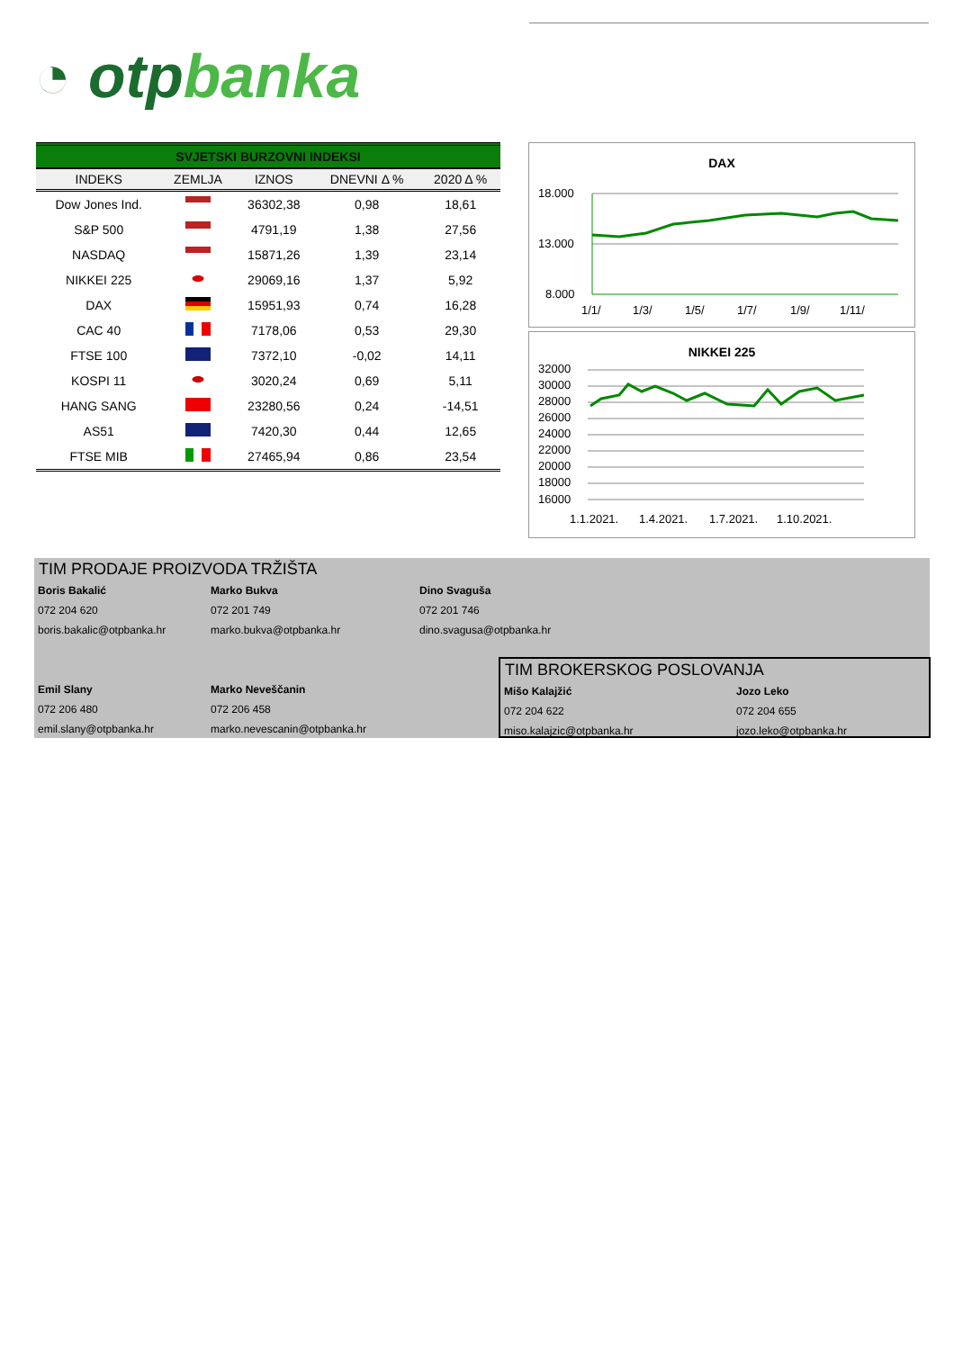◔ otpbanka
SVJETSKI BURZOVNI INDEKSI
| INDEKS | ZEMLJA | IZNOS | DNEVNI Δ % | 2020 Δ % |
| --- | --- | --- | --- | --- |
| Dow Jones Ind. | | 36302,38 | 0,98 | 18,61 |
| S&P 500 | | 4791,19 | 1,38 | 27,56 |
| NASDAQ | | 15871,26 | 1,39 | 23,14 |
| NIKKEI 225 | | 29069,16 | 1,37 | 5,92 |
| DAX | | 15951,93 | 0,74 | 16,28 |
| CAC 40 | | 7178,06 | 0,53 | 29,30 |
| FTSE 100 | | 7372,10 | -0,02 | 14,11 |
| KOSPI 11 | | 3020,24 | 0,69 | 5,11 |
| HANG SANG | | 23280,56 | 0,24 | -14,51 |
| AS51 | | 7420,30 | 0,44 | 12,65 |
| FTSE MIB | | 27465,94 | 0,86 | 23,54 |
DAX
18.000
13.000
8.000
1/1/
1/3/
1/5/
1/7/
1/9/
1/11/
NIKKEI 225
32000
30000
28000
26000
24000
22000
20000
18000
16000
1.1.2021.
1.4.2021.
1.7.2021.
1.10.2021.
TIM PRODAJE PROIZVODA TRŽIŠTA
Boris Bakalić
072 204 620
boris.bakalic@otpbanka.hr
Marko Bukva
072 201 749
marko.bukva@otpbanka.hr
Dino Svaguša
072 201 746
dino.svagusa@otpbanka.hr
Emil Slany
072 206 480
emil.slany@otpbanka.hr
Marko Neveščanin
072 206 458
marko.nevescanin@otpbanka.hr
TIM BROKERSKOG POSLOVANJA
Mišo Kalajžić
072 204 622
miso.kalajzic@otpbanka.hr
Jozo Leko
072 204 655
jozo.leko@otpbanka.hr